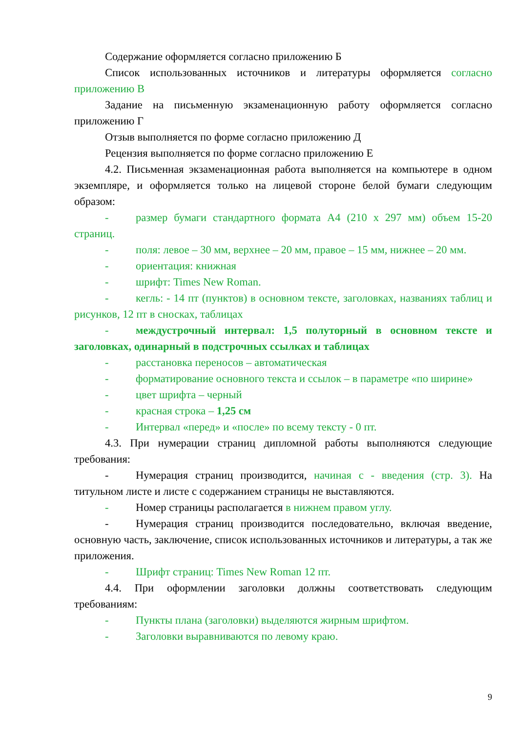Содержание оформляется согласно приложению Б
Список использованных источников и литературы оформляется согласно приложению В
Задание на письменную экзаменационную работу оформляется согласно приложению Г
Отзыв выполняется по форме согласно приложению Д
Рецензия выполняется по форме согласно приложению Е
4.2. Письменная экзаменационная работа выполняется на компьютере в одном экземпляре, и оформляется только на лицевой стороне белой бумаги следующим образом:
- размер бумаги стандартного формата А4 (210 х 297 мм) объем 15-20 страниц.
- поля: левое – 30 мм, верхнее – 20 мм, правое – 15 мм, нижнее – 20 мм.
- ориентация: книжная
- шрифт: Times New Roman.
- кегль: - 14 пт (пунктов) в основном тексте, заголовках, названиях таблиц и рисунков, 12 пт в сносках, таблицах
- междустрочный интервал: 1,5 полуторный в основном тексте и заголовках, одинарный в подстрочных ссылках и таблицах
- расстановка переносов – автоматическая
- форматирование основного текста и ссылок – в параметре «по ширине»
- цвет шрифта – черный
- красная строка – 1,25 см
- Интервал «перед» и «после» по всему тексту - 0 пт.
4.3. При нумерации страниц дипломной работы выполняются следующие требования:
- Нумерация страниц производится, начиная с - введения (стр. 3). На титульном листе и листе с содержанием страницы не выставляются.
- Номер страницы располагается в нижнем правом углу.
- Нумерация страниц производится последовательно, включая введение, основную часть, заключение, список использованных источников и литературы, а так же приложения.
- Шрифт страниц: Times New Roman 12 пт.
4.4. При оформлении заголовки должны соответствовать следующим требованиям:
- Пункты плана (заголовки) выделяются жирным шрифтом.
- Заголовки выравниваются по левому краю.
9